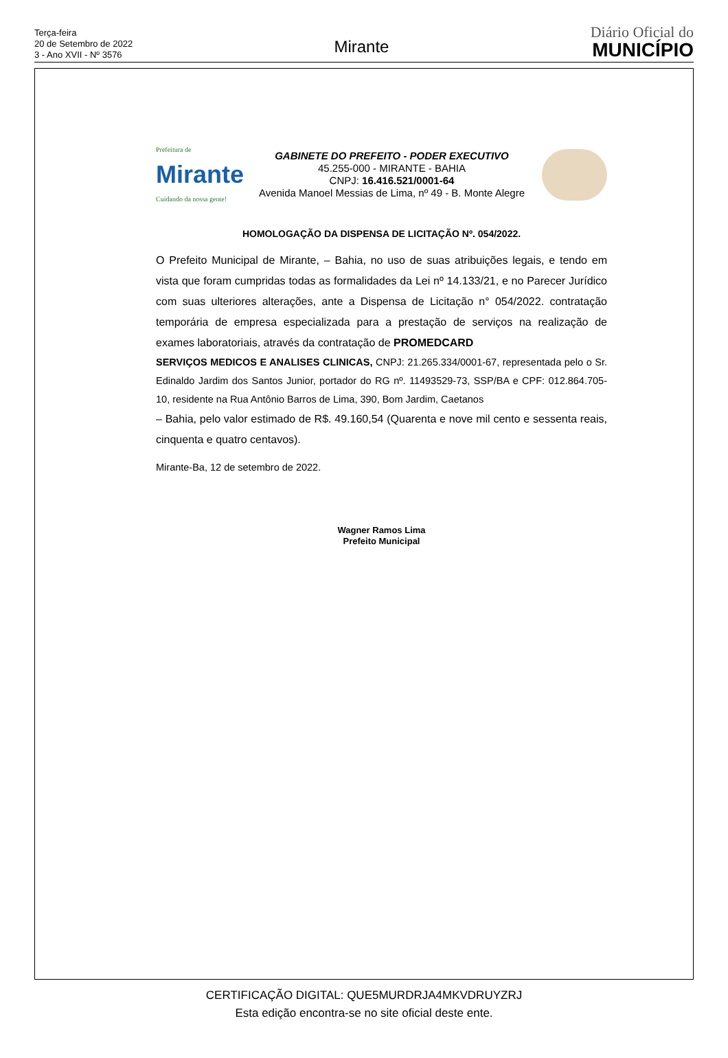Terça-feira
20 de Setembro de 2022
3 - Ano XVII - Nº 3576
Mirante
Diário Oficial do
MUNICÍPIO
Prefeitura de
Mirante
Cuidando da nossa gente!
GABINETE DO PREFEITO - PODER EXECUTIVO
45.255-000 - MIRANTE - BAHIA
CNPJ: 16.416.521/0001-64
Avenida Manoel Messias de Lima, nº 49 - B. Monte Alegre
HOMOLOGAÇÃO DA DISPENSA DE LICITAÇÃO Nº. 054/2022.
O Prefeito Municipal de Mirante, – Bahia, no uso de suas atribuições legais, e tendo em vista que foram cumpridas todas as formalidades da Lei nº 14.133/21, e no Parecer Jurídico com suas ulteriores alterações, ante a Dispensa de Licitação n° 054/2022. contratação temporária de empresa especializada para a prestação de serviços na realização de exames laboratoriais, através da contratação de PROMEDCARD
SERVIÇOS MEDICOS E ANALISES CLINICAS, CNPJ: 21.265.334/0001-67, representada pelo o Sr. Edinaldo Jardim dos Santos Junior, portador do RG nº. 11493529-73, SSP/BA e CPF: 012.864.705-10, residente na Rua Antônio Barros de Lima, 390, Bom Jardim, Caetanos
– Bahia, pelo valor estimado de R$. 49.160,54 (Quarenta e nove mil cento e sessenta reais, cinquenta e quatro centavos).
Mirante-Ba, 12 de setembro de 2022.
Wagner Ramos Lima
Prefeito Municipal
CERTIFICAÇÃO DIGITAL: QUE5MURDRJA4MKVDRUYZRJ
Esta edição encontra-se no site oficial deste ente.